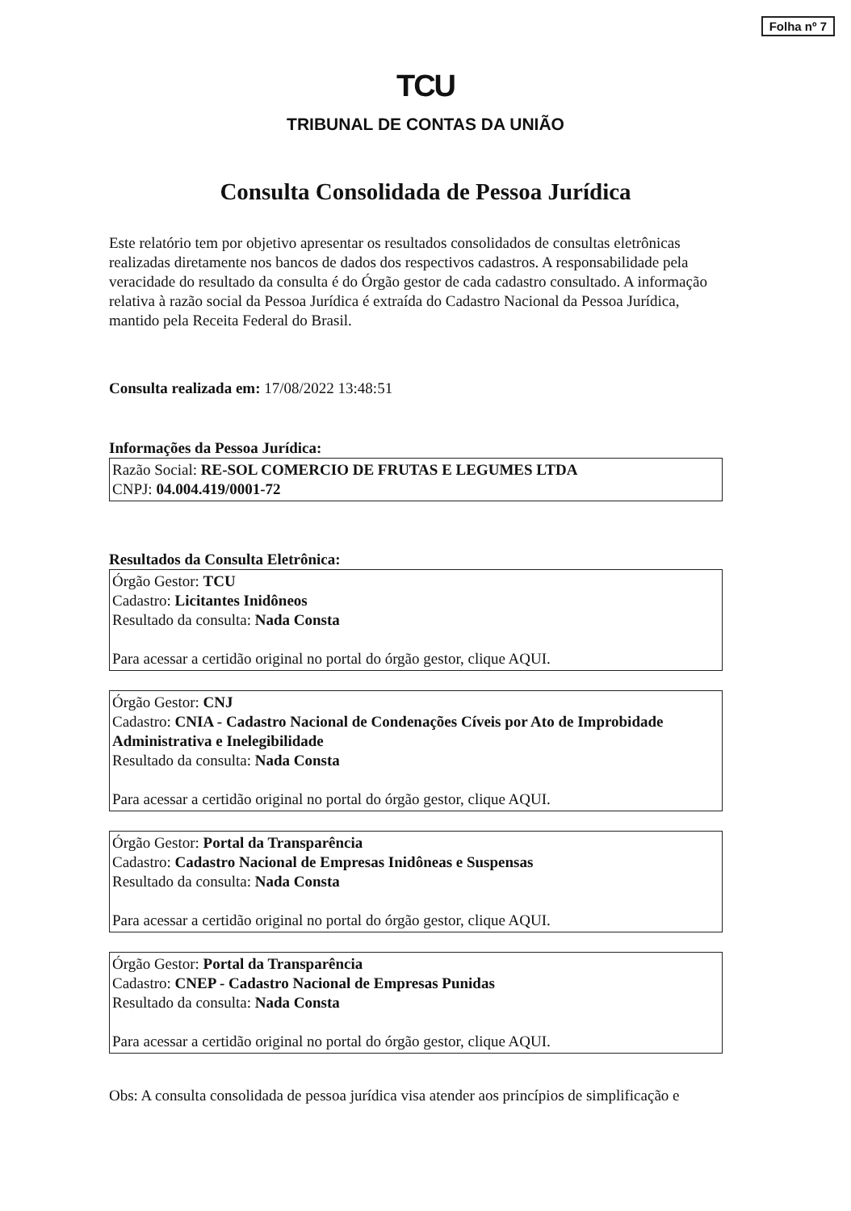Folha nº 7
TCU
TRIBUNAL DE CONTAS DA UNIÃO
Consulta Consolidada de Pessoa Jurídica
Este relatório tem por objetivo apresentar os resultados consolidados de consultas eletrônicas realizadas diretamente nos bancos de dados dos respectivos cadastros. A responsabilidade pela veracidade do resultado da consulta é do Órgão gestor de cada cadastro consultado. A informação relativa à razão social da Pessoa Jurídica é extraída do Cadastro Nacional da Pessoa Jurídica, mantido pela Receita Federal do Brasil.
Consulta realizada em: 17/08/2022 13:48:51
Informações da Pessoa Jurídica:
Razão Social: RE-SOL COMERCIO DE FRUTAS E LEGUMES LTDA
CNPJ: 04.004.419/0001-72
Resultados da Consulta Eletrônica:
Órgão Gestor: TCU
Cadastro: Licitantes Inidôneos
Resultado da consulta: Nada Consta
Para acessar a certidão original no portal do órgão gestor, clique AQUI.
Órgão Gestor: CNJ
Cadastro: CNIA - Cadastro Nacional de Condenações Cíveis por Ato de Improbidade Administrativa e Inelegibilidade
Resultado da consulta: Nada Consta
Para acessar a certidão original no portal do órgão gestor, clique AQUI.
Órgão Gestor: Portal da Transparência
Cadastro: Cadastro Nacional de Empresas Inidôneas e Suspensas
Resultado da consulta: Nada Consta
Para acessar a certidão original no portal do órgão gestor, clique AQUI.
Órgão Gestor: Portal da Transparência
Cadastro: CNEP - Cadastro Nacional de Empresas Punidas
Resultado da consulta: Nada Consta
Para acessar a certidão original no portal do órgão gestor, clique AQUI.
Obs: A consulta consolidada de pessoa jurídica visa atender aos princípios de simplificação e